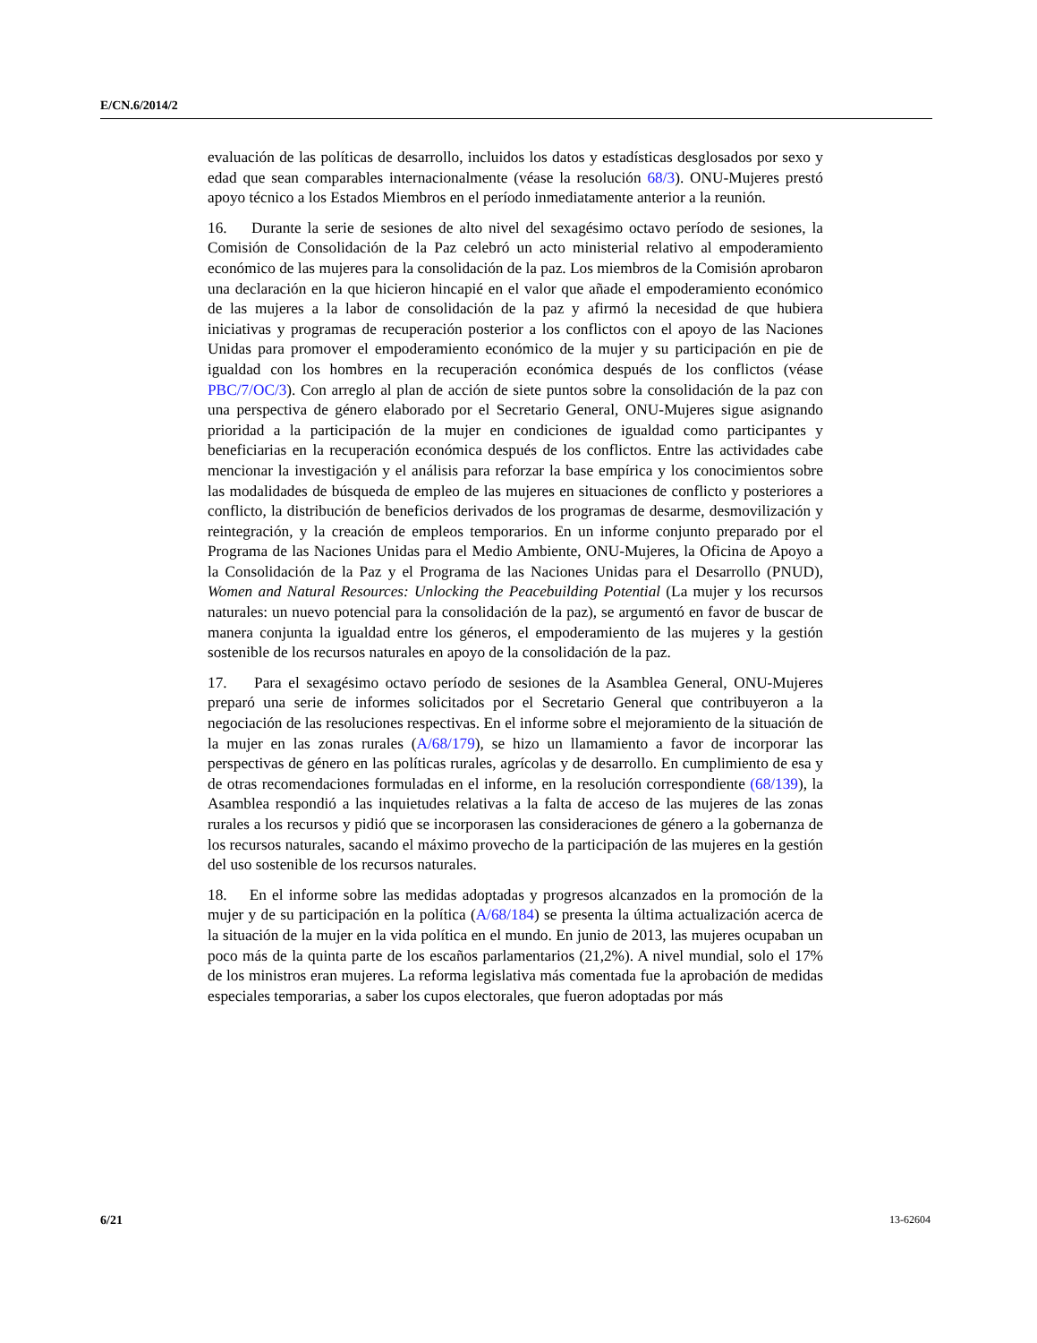E/CN.6/2014/2
evaluación de las políticas de desarrollo, incluidos los datos y estadísticas desglosados por sexo y edad que sean comparables internacionalmente (véase la resolución 68/3). ONU-Mujeres prestó apoyo técnico a los Estados Miembros en el período inmediatamente anterior a la reunión.
16. Durante la serie de sesiones de alto nivel del sexagésimo octavo período de sesiones, la Comisión de Consolidación de la Paz celebró un acto ministerial relativo al empoderamiento económico de las mujeres para la consolidación de la paz. Los miembros de la Comisión aprobaron una declaración en la que hicieron hincapié en el valor que añade el empoderamiento económico de las mujeres a la labor de consolidación de la paz y afirmó la necesidad de que hubiera iniciativas y programas de recuperación posterior a los conflictos con el apoyo de las Naciones Unidas para promover el empoderamiento económico de la mujer y su participación en pie de igualdad con los hombres en la recuperación económica después de los conflictos (véase PBC/7/OC/3). Con arreglo al plan de acción de siete puntos sobre la consolidación de la paz con una perspectiva de género elaborado por el Secretario General, ONU-Mujeres sigue asignando prioridad a la participación de la mujer en condiciones de igualdad como participantes y beneficiarias en la recuperación económica después de los conflictos. Entre las actividades cabe mencionar la investigación y el análisis para reforzar la base empírica y los conocimientos sobre las modalidades de búsqueda de empleo de las mujeres en situaciones de conflicto y posteriores a conflicto, la distribución de beneficios derivados de los programas de desarme, desmovilización y reintegración, y la creación de empleos temporarios. En un informe conjunto preparado por el Programa de las Naciones Unidas para el Medio Ambiente, ONU-Mujeres, la Oficina de Apoyo a la Consolidación de la Paz y el Programa de las Naciones Unidas para el Desarrollo (PNUD), Women and Natural Resources: Unlocking the Peacebuilding Potential (La mujer y los recursos naturales: un nuevo potencial para la consolidación de la paz), se argumentó en favor de buscar de manera conjunta la igualdad entre los géneros, el empoderamiento de las mujeres y la gestión sostenible de los recursos naturales en apoyo de la consolidación de la paz.
17. Para el sexagésimo octavo período de sesiones de la Asamblea General, ONU-Mujeres preparó una serie de informes solicitados por el Secretario General que contribuyeron a la negociación de las resoluciones respectivas. En el informe sobre el mejoramiento de la situación de la mujer en las zonas rurales (A/68/179), se hizo un llamamiento a favor de incorporar las perspectivas de género en las políticas rurales, agrícolas y de desarrollo. En cumplimiento de esa y de otras recomendaciones formuladas en el informe, en la resolución correspondiente (68/139), la Asamblea respondió a las inquietudes relativas a la falta de acceso de las mujeres de las zonas rurales a los recursos y pidió que se incorporasen las consideraciones de género a la gobernanza de los recursos naturales, sacando el máximo provecho de la participación de las mujeres en la gestión del uso sostenible de los recursos naturales.
18. En el informe sobre las medidas adoptadas y progresos alcanzados en la promoción de la mujer y de su participación en la política (A/68/184) se presenta la última actualización acerca de la situación de la mujer en la vida política en el mundo. En junio de 2013, las mujeres ocupaban un poco más de la quinta parte de los escaños parlamentarios (21,2%). A nivel mundial, solo el 17% de los ministros eran mujeres. La reforma legislativa más comentada fue la aprobación de medidas especiales temporarias, a saber los cupos electorales, que fueron adoptadas por más
6/21 13-62604